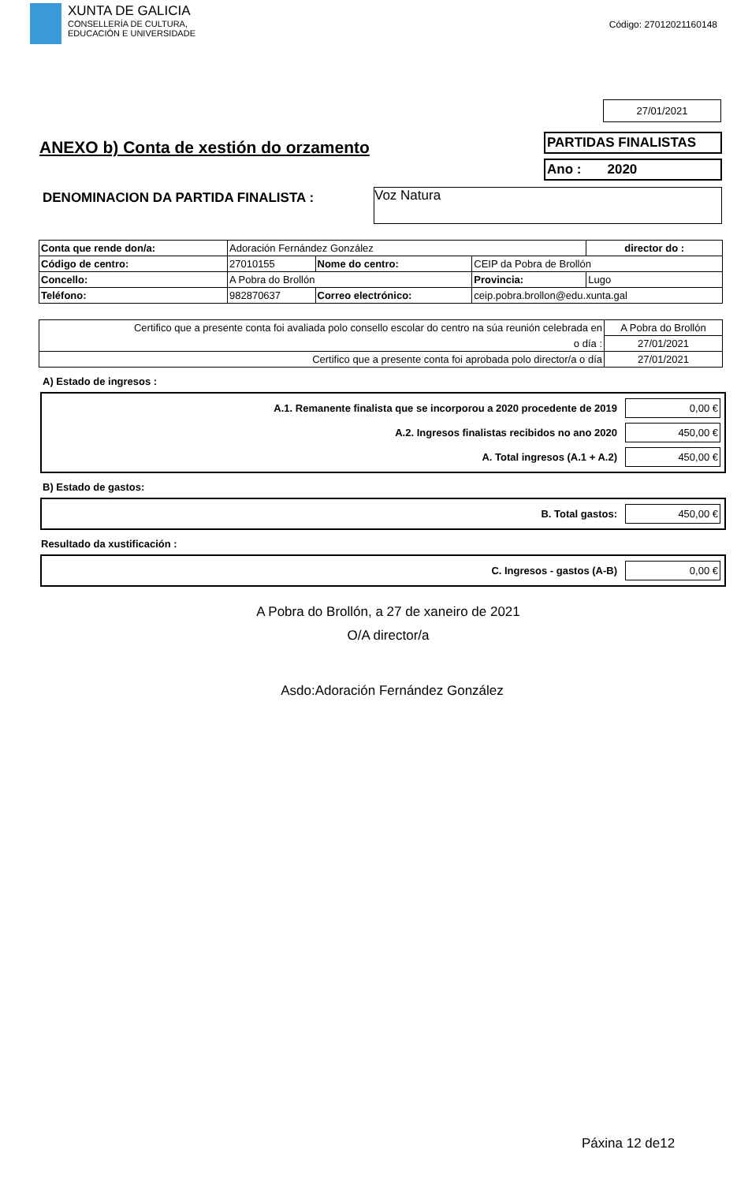XUNTA DE GALICIA
CONSELLERÍA DE CULTURA,
EDUCACIÓN E UNIVERSIDADE
Código: 27012021160148
27/01/2021
ANEXO b) Conta de xestión do orzamento
PARTIDAS FINALISTAS
Ano : 2020
DENOMINACION DA PARTIDA FINALISTA :
Voz Natura
| Conta que rende don/a: | Adoración Fernández González | | | | director do : |
| Código de centro: | 27010155 | Nome do centro: | CEIP da Pobra de Brollón | | |
| Concello: | A Pobra do Brollón | | | Provincia: | Lugo |
| Teléfono: | 982870637 | Correo electrónico: | ceip.pobra.brollon@edu.xunta.gal | | |
| Certifico que a presente conta foi avaliada polo consello escolar do centro na súa reunión celebrada en | A Pobra do Brollón |
| o día : | 27/01/2021 |
| Certifico que a presente conta foi aprobada polo director/a o día | 27/01/2021 |
A) Estado de ingresos :
A.1. Remanente finalista que se incorporou a 2020 procedente de 2019 0,00 €
A.2. Ingresos finalistas recibidos no ano 2020 450,00 €
A. Total ingresos (A.1 + A.2) 450,00 €
B) Estado de gastos:
B. Total gastos: 450,00 €
Resultado da xustificación :
C. Ingresos - gastos (A-B) 0,00 €
A Pobra do Brollón, a 27 de xaneiro de 2021
O/A director/a
Asdo:Adoración Fernández González
Páxina 12 de12